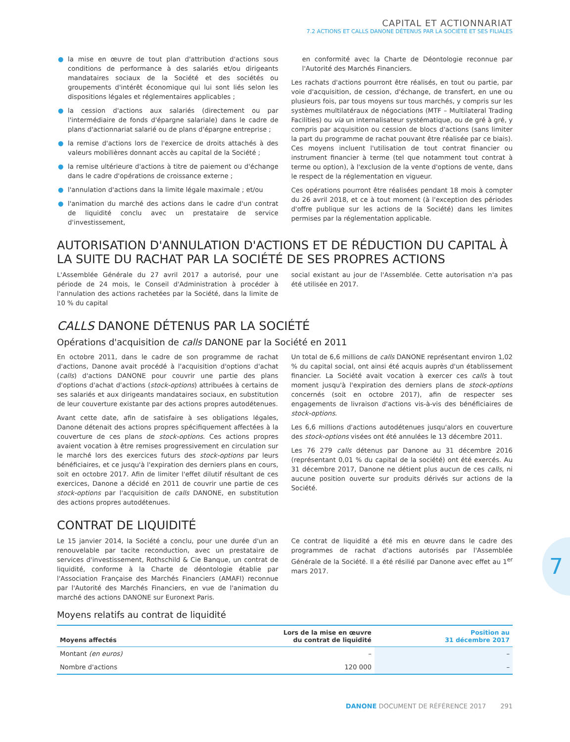CAPITAL ET ACTIONNARIAT
7.2 ACTIONS ET CALLS DANONE DÉTENUS PAR LA SOCIÉTÉ ET SES FILIALES
● la mise en œuvre de tout plan d'attribution d'actions sous conditions de performance à des salariés et/ou dirigeants mandataires sociaux de la Société et des sociétés ou groupements d'intérêt économique qui lui sont liés selon les dispositions légales et réglementaires applicables ;
● la cession d'actions aux salariés (directement ou par l'intermédiaire de fonds d'épargne salariale) dans le cadre de plans d'actionnariat salarié ou de plans d'épargne entreprise ;
● la remise d'actions lors de l'exercice de droits attachés à des valeurs mobilières donnant accès au capital de la Société ;
● la remise ultérieure d'actions à titre de paiement ou d'échange dans le cadre d'opérations de croissance externe ;
● l'annulation d'actions dans la limite légale maximale ; et/ou
● l'animation du marché des actions dans le cadre d'un contrat de liquidité conclu avec un prestataire de service d'investissement,
en conformité avec la Charte de Déontologie reconnue par l'Autorité des Marchés Financiers.
Les rachats d'actions pourront être réalisés, en tout ou partie, par voie d'acquisition, de cession, d'échange, de transfert, en une ou plusieurs fois, par tous moyens sur tous marchés, y compris sur les systèmes multilatéraux de négociations (MTF – Multilateral Trading Facilities) ou via un internalisateur systématique, ou de gré à gré, y compris par acquisition ou cession de blocs d'actions (sans limiter la part du programme de rachat pouvant être réalisée par ce biais). Ces moyens incluent l'utilisation de tout contrat financier ou instrument financier à terme (tel que notamment tout contrat à terme ou option), à l'exclusion de la vente d'options de vente, dans le respect de la réglementation en vigueur.
Ces opérations pourront être réalisées pendant 18 mois à compter du 26 avril 2018, et ce à tout moment (à l'exception des périodes d'offre publique sur les actions de la Société) dans les limites permises par la réglementation applicable.
AUTORISATION D'ANNULATION D'ACTIONS ET DE RÉDUCTION DU CAPITAL À LA SUITE DU RACHAT PAR LA SOCIÉTÉ DE SES PROPRES ACTIONS
L'Assemblée Générale du 27 avril 2017 a autorisé, pour une période de 24 mois, le Conseil d'Administration à procéder à l'annulation des actions rachetées par la Société, dans la limite de 10 % du capital
social existant au jour de l'Assemblée. Cette autorisation n'a pas été utilisée en 2017.
CALLS DANONE DÉTENUS PAR LA SOCIÉTÉ
Opérations d'acquisition de calls DANONE par la Société en 2011
En octobre 2011, dans le cadre de son programme de rachat d'actions, Danone avait procédé à l'acquisition d'options d'achat (calls) d'actions DANONE pour couvrir une partie des plans d'options d'achat d'actions (stock-options) attribuées à certains de ses salariés et aux dirigeants mandataires sociaux, en substitution de leur couverture existante par des actions propres autodétenues.
Avant cette date, afin de satisfaire à ses obligations légales, Danone détenait des actions propres spécifiquement affectées à la couverture de ces plans de stock-options. Ces actions propres avaient vocation à être remises progressivement en circulation sur le marché lors des exercices futurs des stock-options par leurs bénéficiaires, et ce jusqu'à l'expiration des derniers plans en cours, soit en octobre 2017. Afin de limiter l'effet dilutif résultant de ces exercices, Danone a décidé en 2011 de couvrir une partie de ces stock-options par l'acquisition de calls DANONE, en substitution des actions propres autodétenues.
Un total de 6,6 millions de calls DANONE représentant environ 1,02 % du capital social, ont ainsi été acquis auprès d'un établissement financier. La Société avait vocation à exercer ces calls à tout moment jusqu'à l'expiration des derniers plans de stock-options concernés (soit en octobre 2017), afin de respecter ses engagements de livraison d'actions vis-à-vis des bénéficiaires de stock-options.
Les 6,6 millions d'actions autodétenues jusqu'alors en couverture des stock-options visées ont été annulées le 13 décembre 2011.
Les 76 279 calls détenus par Danone au 31 décembre 2016 (représentant 0,01 % du capital de la société) ont été exercés. Au 31 décembre 2017, Danone ne détient plus aucun de ces calls, ni aucune position ouverte sur produits dérivés sur actions de la Société.
CONTRAT DE LIQUIDITÉ
Le 15 janvier 2014, la Société a conclu, pour une durée d'un an renouvelable par tacite reconduction, avec un prestataire de services d'investissement, Rothschild & Cie Banque, un contrat de liquidité, conforme à la Charte de déontologie établie par l'Association Française des Marchés Financiers (AMAFI) reconnue par l'Autorité des Marchés Financiers, en vue de l'animation du marché des actions DANONE sur Euronext Paris.
Ce contrat de liquidité a été mis en œuvre dans le cadre des programmes de rachat d'actions autorisés par l'Assemblée Générale de la Société. Il a été résilié par Danone avec effet au 1<sup>er</sup> mars 2017.
Moyens relatifs au contrat de liquidité
| Moyens affectés | Lors de la mise en œuvre du contrat de liquidité | Position au 31 décembre 2017 |
| --- | --- | --- |
| Montant (en euros) | – | – |
| Nombre d'actions | 120 000 | – |
7
DANONE DOCUMENT DE RÉFÉRENCE 2017 291